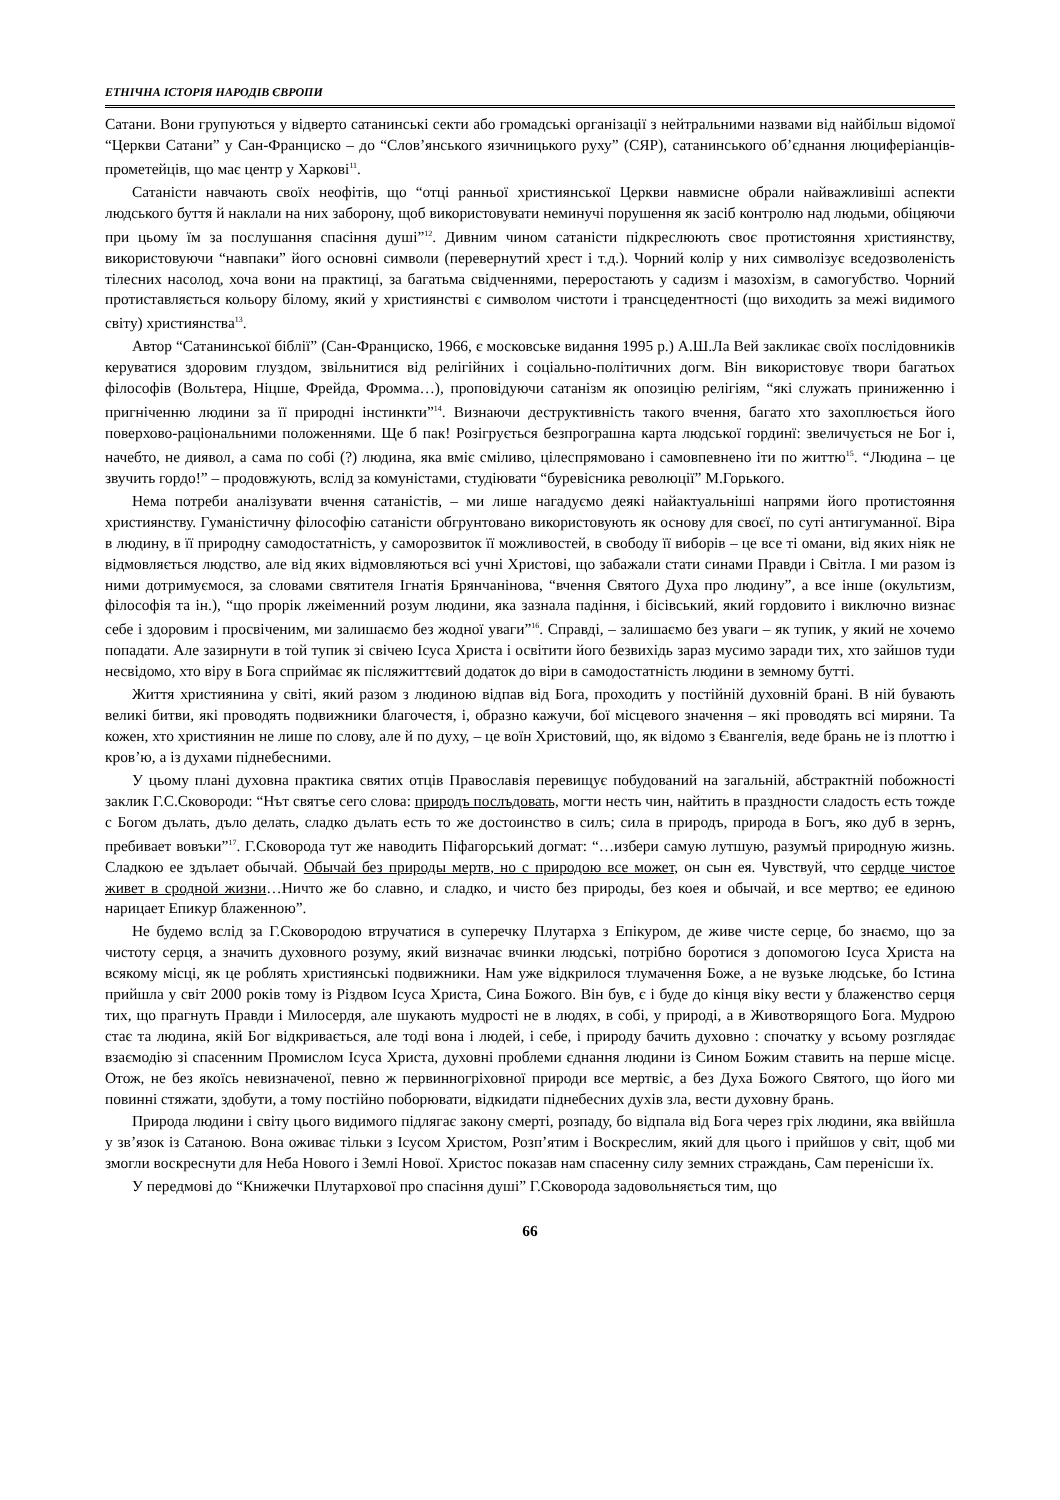ЕТНІЧНА ІСТОРІЯ НАРОДІВ ЄВРОПИ
Сатани. Вони групуються у відверто сатанинські секти або громадські організації з нейтральними назвами від найбільш відомої “Церкви Сатани” у Сан-Франциско – до “Слов’янського язичницького руху” (СЯР), сатанинського об’єднання люциферіанців-прометейців, що має центр у Харкові<sup>11</sup>.
Сатаністи навчають своїх неофітів, що “отці ранньої християнської Церкви навмисне обрали найважливіші аспекти людського буття й наклали на них заборону, щоб використовувати неминучі порушення як засіб контролю над людьми, обіцяючи при цьому їм за послушання спасіння душі”<sup>12</sup>. Дивним чином сатаністи підкреслюють своє протистояння християнству, використовуючи “навпаки” його основні символи (перевернутий хрест і т.д.). Чорний колір у них символізує вседозволеність тілесних насолод, хоча вони на практиці, за багатьма свідченнями, переростають у садизм і мазохізм, в самогубство. Чорний протиставляється кольору білому, який у християнстві є символом чистоти і трансцедентності (що виходить за межі видимого світу) християнства<sup>13</sup>.
Автор “Сатанинської біблії” (Сан-Франциско, 1966, є московське видання 1995 р.) А.Ш.Ла Вей закликає своїх послідовників керуватися здоровим глуздом, звільнитися від релігійних і соціально-політичних догм. Він використовує твори багатьох філософів (Вольтера, Ніцше, Фрейда, Фромма…), проповідуючи сатанізм як опозицію релігіям, “які служать приниженню і пригніченню людини за її природні інстинкти”<sup>14</sup>. Визнаючи деструктивність такого вчення, багато хто захоплюється його поверхово-раціональними положеннями. Ще б пак! Розігрується безпрограшна карта людської гординї: звеличується не Бог і, начебто, не диявол, а сама по собі (?) людина, яка вміє сміливо, цілеспрямовано і самовпевнено іти по життю<sup>15</sup>. “Людина – це звучить гордо!” – продовжують, вслід за комуністами, студіювати “буревісника революції” М.Горького.
Нема потреби аналізувати вчення сатаністів, – ми лише нагадуємо деякі найактуальніші напрями його протистояння християнству. Гуманістичну філософію сатаністи обгрунтовано використовують як основу для своєї, по суті антигуманної. Віра в людину, в її природну самодостатність, у саморозвиток її можливостей, в свободу її виборів – це все ті омани, від яких ніяк не відмовляється людство, але від яких відмовляються всі учні Христові, що забажали стати синами Правди і Світла. І ми разом із ними дотримуємося, за словами святителя Ігнатія Брянчанінова, “вчення Святого Духа про людину”, а все інше (окультизм, філософія та ін.), “що прорік лжеіменний розум людини, яка зазнала падіння, і бісівський, який гордовито і виключно визнає себе і здоровим і просвіченим, ми залишаємо без жодної уваги”<sup>16</sup>. Справді, – залишаємо без уваги – як тупик, у який не хочемо попадати. Але зазирнути в той тупик зі свічею Ісуса Христа і освітити його безвихідь зараз мусимо заради тих, хто зайшов туди несвідомо, хто віру в Бога сприймає як післяжиттєвий додаток до віри в самодостатність людини в земному бутті.
Життя християнина у світі, який разом з людиною відпав від Бога, проходить у постійній духовній брані. В ній бувають великі битви, які проводять подвижники благочестя, і, образно кажучи, бої місцевого значення – які проводять всі миряни. Та кожен, хто християнин не лише по слову, але й по духу, – це воїн Христовий, що, як відомо з Євангелія, веде брань не із плоттю і кров’ю, а із духами піднебесними.
У цьому плані духовна практика святих отців Православія перевищує побудований на загальній, абстрактній побожності заклик Г.С.Сковороди: “Нът святъе сего слова: природъ послъдовать, могти несть чин, найтить в праздности сладость есть тожде с Богом дълать, дъло делать, сладко дълать есть то же достоинство в силъ; сила в природъ, природа в Богъ, яко дуб в зернъ, пребивает вовъки”<sup>17</sup>. Г.Сковорода тут же наводить Піфагорський догмат: “…избери самую лутшую, разумъй природную жизнь. Сладкою ее здълает обычай. Обычай без природы мертв, но с природою все может, он сын ея. Чувствуй, что сердце чистое живет в сродной жизни…Ничто же бо славно, и сладко, и чисто без природы, без коея и обычай, и все мертво; ее единою нарицает Епикур блаженною”.
Не будемо вслід за Г.Сковородою втручатися в суперечку Плутарха з Епікуром, де живе чисте серце, бо знаємо, що за чистоту серця, а значить духовного розуму, який визначає вчинки людські, потрібно боротися з допомогою Ісуса Христа на всякому місці, як це роблять християнські подвижники. Нам уже відкрилося тлумачення Боже, а не вузьке людське, бо Істина прийшла у світ 2000 років тому із Різдвом Ісуса Христа, Сина Божого. Він був, є і буде до кінця віку вести у блаженство серця тих, що прагнуть Правди і Милосердя, але шукають мудрості не в людях, в собі, у природі, а в Животворящого Бога. Мудрою стає та людина, якій Бог відкривається, але тоді вона і людей, і себе, і природу бачить духовно : спочатку у всьому розглядає взаємодію зі спасенним Промислом Ісуса Христа, духовні проблеми єднання людини із Сином Божим ставить на перше місце. Отож, не без якоїсь невизначеної, певно ж первинногріховної природи все мертвіє, а без Духа Божого Святого, що його ми повинні стяжати, здобути, а тому постійно поборювати, відкидати піднебесних духів зла, вести духовну брань.
Природа людини і світу цього видимого підлягає закону смерті, розпаду, бо відпала від Бога через гріх людини, яка ввійшла у зв’язок із Сатаною. Вона оживає тільки з Ісусом Христом, Розп’ятим і Воскреслим, який для цього і прийшов у світ, щоб ми змогли воскреснути для Неба Нового і Землі Нової. Христос показав нам спасенну силу земних страждань, Сам перенісши їх.
У передмові до “Книжечки Плутархової про спасіння душі” Г.Сковорода задовольняється тим, що
66